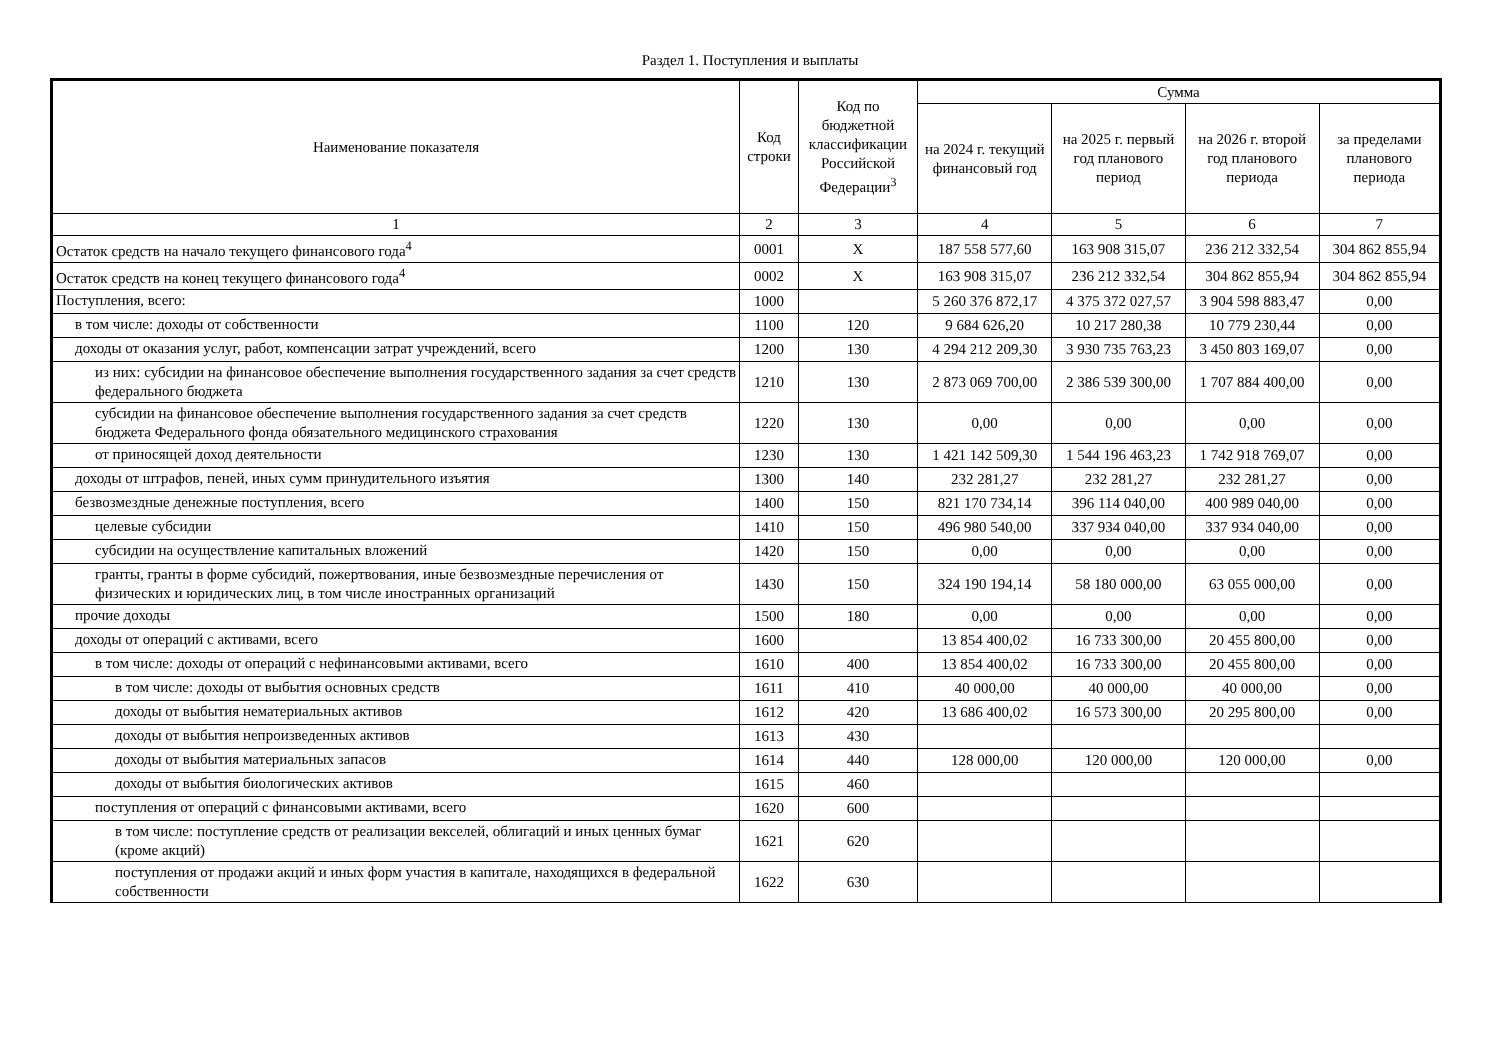Раздел 1. Поступления и выплаты
| Наименование показателя | Код строки | Код по бюджетной классификации Российской Федерации<sup>3</sup> | Сумма | | | |
| --- | --- | --- | --- | --- | --- | --- |
| | | | на 2024 г. текущий финансовый год | на 2025 г. первый год планового период | на 2026 г. второй год планового периода | за пределами планового периода |
| 1 | 2 | 3 | 4 | 5 | 6 | 7 |
| Остаток средств на начало текущего финансового года<sup>4</sup> | 0001 | X | 187 558 577,60 | 163 908 315,07 | 236 212 332,54 | 304 862 855,94 |
| Остаток средств на конец текущего финансового года<sup>4</sup> | 0002 | X | 163 908 315,07 | 236 212 332,54 | 304 862 855,94 | 304 862 855,94 |
| Поступления, всего: | 1000 | | 5 260 376 872,17 | 4 375 372 027,57 | 3 904 598 883,47 | 0,00 |
| в том числе: доходы от собственности | 1100 | 120 | 9 684 626,20 | 10 217 280,38 | 10 779 230,44 | 0,00 |
| доходы от оказания услуг, работ, компенсации затрат учреждений, всего | 1200 | 130 | 4 294 212 209,30 | 3 930 735 763,23 | 3 450 803 169,07 | 0,00 |
| из них: субсидии на финансовое обеспечение выполнения государственного задания за счет средств федерального бюджета | 1210 | 130 | 2 873 069 700,00 | 2 386 539 300,00 | 1 707 884 400,00 | 0,00 |
| субсидии на финансовое обеспечение выполнения государственного задания за счет средств бюджета Федерального фонда обязательного медицинского страхования | 1220 | 130 | 0,00 | 0,00 | 0,00 | 0,00 |
| от приносящей доход деятельности | 1230 | 130 | 1 421 142 509,30 | 1 544 196 463,23 | 1 742 918 769,07 | 0,00 |
| доходы от штрафов, пеней, иных сумм принудительного изъятия | 1300 | 140 | 232 281,27 | 232 281,27 | 232 281,27 | 0,00 |
| безвозмездные денежные поступления, всего | 1400 | 150 | 821 170 734,14 | 396 114 040,00 | 400 989 040,00 | 0,00 |
| целевые субсидии | 1410 | 150 | 496 980 540,00 | 337 934 040,00 | 337 934 040,00 | 0,00 |
| субсидии на осуществление капитальных вложений | 1420 | 150 | 0,00 | 0,00 | 0,00 | 0,00 |
| гранты, гранты в форме субсидий, пожертвования, иные безвозмездные перечисления от физических и юридических лиц, в том числе иностранных организаций | 1430 | 150 | 324 190 194,14 | 58 180 000,00 | 63 055 000,00 | 0,00 |
| прочие доходы | 1500 | 180 | 0,00 | 0,00 | 0,00 | 0,00 |
| доходы от операций с активами, всего | 1600 | | 13 854 400,02 | 16 733 300,00 | 20 455 800,00 | 0,00 |
| в том числе: доходы от операций с нефинансовыми активами, всего | 1610 | 400 | 13 854 400,02 | 16 733 300,00 | 20 455 800,00 | 0,00 |
| в том числе: доходы от выбытия основных средств | 1611 | 410 | 40 000,00 | 40 000,00 | 40 000,00 | 0,00 |
| доходы от выбытия нематериальных активов | 1612 | 420 | 13 686 400,02 | 16 573 300,00 | 20 295 800,00 | 0,00 |
| доходы от выбытия непроизведенных активов | 1613 | 430 | | | | |
| доходы от выбытия материальных запасов | 1614 | 440 | 128 000,00 | 120 000,00 | 120 000,00 | 0,00 |
| доходы от выбытия биологических активов | 1615 | 460 | | | | |
| поступления от операций с финансовыми активами, всего | 1620 | 600 | | | | |
| в том числе: поступление средств от реализации векселей, облигаций и иных ценных бумаг (кроме акций) | 1621 | 620 | | | | |
| поступления от продажи акций и иных форм участия в капитале, находящихся в федеральной собственности | 1622 | 630 | | | | |